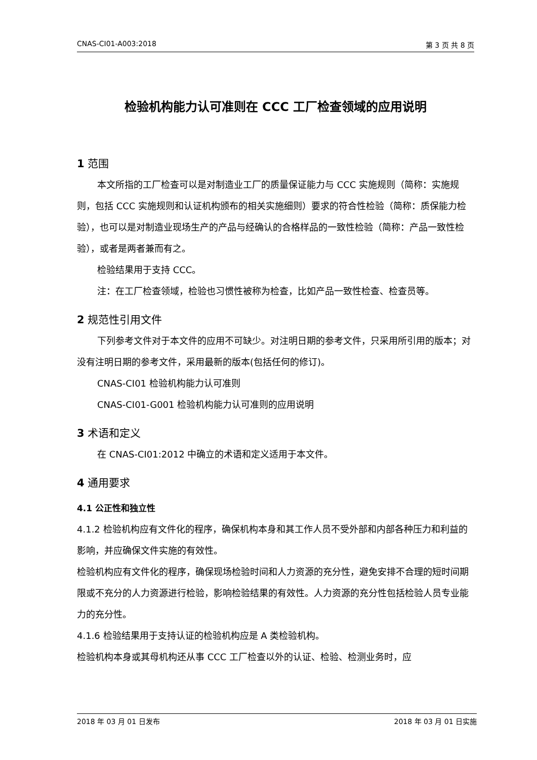CNAS-CI01-A003:2018 第 3 页 共 8 页
检验机构能力认可准则在 CCC 工厂检查领域的应用说明
1 范围
本文所指的工厂检查可以是对制造业工厂的质量保证能力与 CCC 实施规则（简称：实施规则，包括 CCC 实施规则和认证机构颁布的相关实施细则）要求的符合性检验（简称：质保能力检验），也可以是对制造业现场生产的产品与经确认的合格样品的一致性检验（简称：产品一致性检验），或者是两者兼而有之。
检验结果用于支持 CCC。
注：在工厂检查领域，检验也习惯性被称为检查，比如产品一致性检查、检查员等。
2 规范性引用文件
下列参考文件对于本文件的应用不可缺少。对注明日期的参考文件，只采用所引用的版本；对没有注明日期的参考文件，采用最新的版本(包括任何的修订)。
CNAS-CI01 检验机构能力认可准则
CNAS-CI01-G001 检验机构能力认可准则的应用说明
3 术语和定义
在 CNAS-CI01:2012 中确立的术语和定义适用于本文件。
4 通用要求
4.1 公正性和独立性
4.1.2 检验机构应有文件化的程序，确保机构本身和其工作人员不受外部和内部各种压力和利益的影响，并应确保文件实施的有效性。
检验机构应有文件化的程序，确保现场检验时间和人力资源的充分性，避免安排不合理的短时间期限或不充分的人力资源进行检验，影响检验结果的有效性。人力资源的充分性包括检验人员专业能力的充分性。
4.1.6 检验结果用于支持认证的检验机构应是 A 类检验机构。
检验机构本身或其母机构还从事 CCC 工厂检查以外的认证、检验、检测业务时，应
2018 年 03 月 01 日发布 2018 年 03 月 01 日实施